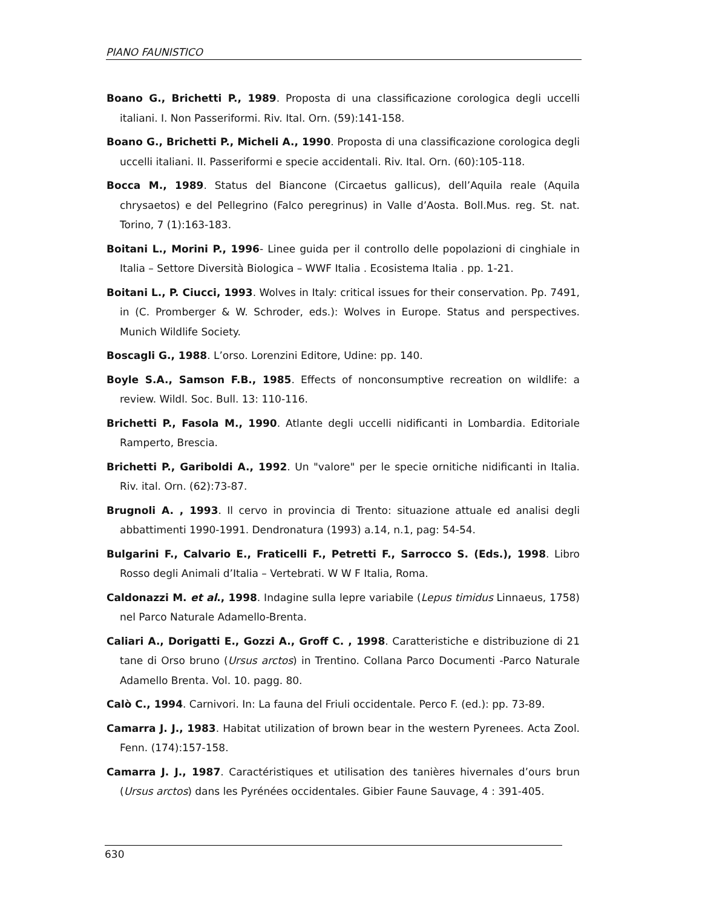PIANO FAUNISTICO
Boano G., Brichetti P., 1989. Proposta di una classificazione corologica degli uccelli italiani. I. Non Passeriformi. Riv. Ital. Orn. (59):141-158.
Boano G., Brichetti P., Micheli A., 1990. Proposta di una classificazione corologica degli uccelli italiani. II. Passeriformi e specie accidentali. Riv. Ital. Orn. (60):105-118.
Bocca M., 1989. Status del Biancone (Circaetus gallicus), dell’Aquila reale (Aquila chrysaetos) e del Pellegrino (Falco peregrinus) in Valle d’Aosta. Boll.Mus. reg. St. nat. Torino, 7 (1):163-183.
Boitani L., Morini P., 1996- Linee guida per il controllo delle popolazioni di cinghiale in Italia – Settore Diversità Biologica – WWF Italia . Ecosistema Italia . pp. 1-21.
Boitani L., P. Ciucci, 1993. Wolves in Italy: critical issues for their conservation. Pp. 7491, in (C. Promberger & W. Schroder, eds.): Wolves in Europe. Status and perspectives. Munich Wildlife Society.
Boscagli G., 1988. L’orso. Lorenzini Editore, Udine: pp. 140.
Boyle S.A., Samson F.B., 1985. Effects of nonconsumptive recreation on wildlife: a review. Wildl. Soc. Bull. 13: 110-116.
Brichetti P., Fasola M., 1990. Atlante degli uccelli nidificanti in Lombardia. Editoriale Ramperto, Brescia.
Brichetti P., Gariboldi A., 1992. Un "valore" per le specie ornitiche nidificanti in Italia. Riv. ital. Orn. (62):73-87.
Brugnoli A. , 1993. Il cervo in provincia di Trento: situazione attuale ed analisi degli abbattimenti 1990-1991. Dendronatura (1993) a.14, n.1, pag: 54-54.
Bulgarini F., Calvario E., Fraticelli F., Petretti F., Sarrocco S. (Eds.), 1998. Libro Rosso degli Animali d’Italia – Vertebrati. W W F Italia, Roma.
Caldonazzi M. et al., 1998. Indagine sulla lepre variabile (Lepus timidus Linnaeus, 1758) nel Parco Naturale Adamello-Brenta.
Caliari A., Dorigatti E., Gozzi A., Groff C. , 1998. Caratteristiche e distribuzione di 21 tane di Orso bruno (Ursus arctos) in Trentino. Collana Parco Documenti -Parco Naturale Adamello Brenta. Vol. 10. pagg. 80.
Calò C., 1994. Carnivori. In: La fauna del Friuli occidentale. Perco F. (ed.): pp. 73-89.
Camarra J. J., 1983. Habitat utilization of brown bear in the western Pyrenees. Acta Zool. Fenn. (174):157-158.
Camarra J. J., 1987. Caractéristiques et utilisation des tanières hivernales d’ours brun (Ursus arctos) dans les Pyrénées occidentales. Gibier Faune Sauvage, 4 : 391-405.
630